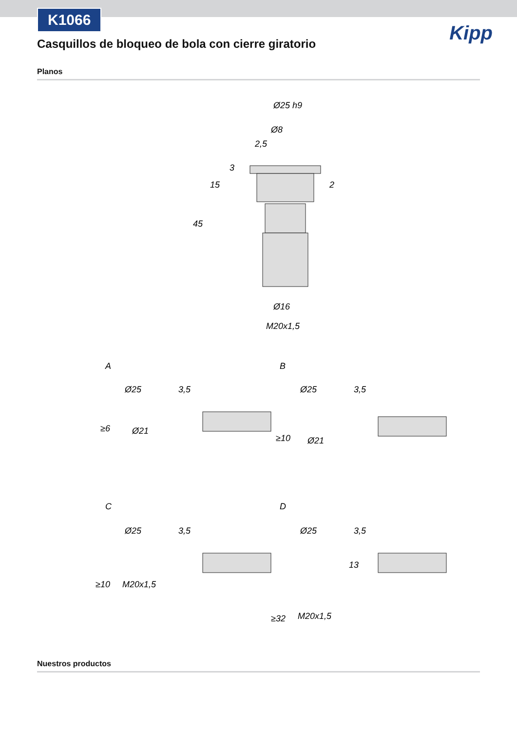K1066
Kipp
Casquillos de bloqueo de bola con cierre giratorio
Planos
Ø25 h9
Ø8
2,5
Ø16
M20x1,5
45
15
3
2
A
B
C
D
Ø25
Ø21
Ø25
Ø21
Ø25
M20x1,5
Ø25
M20x1,5
3,5
3,5
3,5
3,5
≥6
≥10
≥10
≥32
13
Nuestros productos